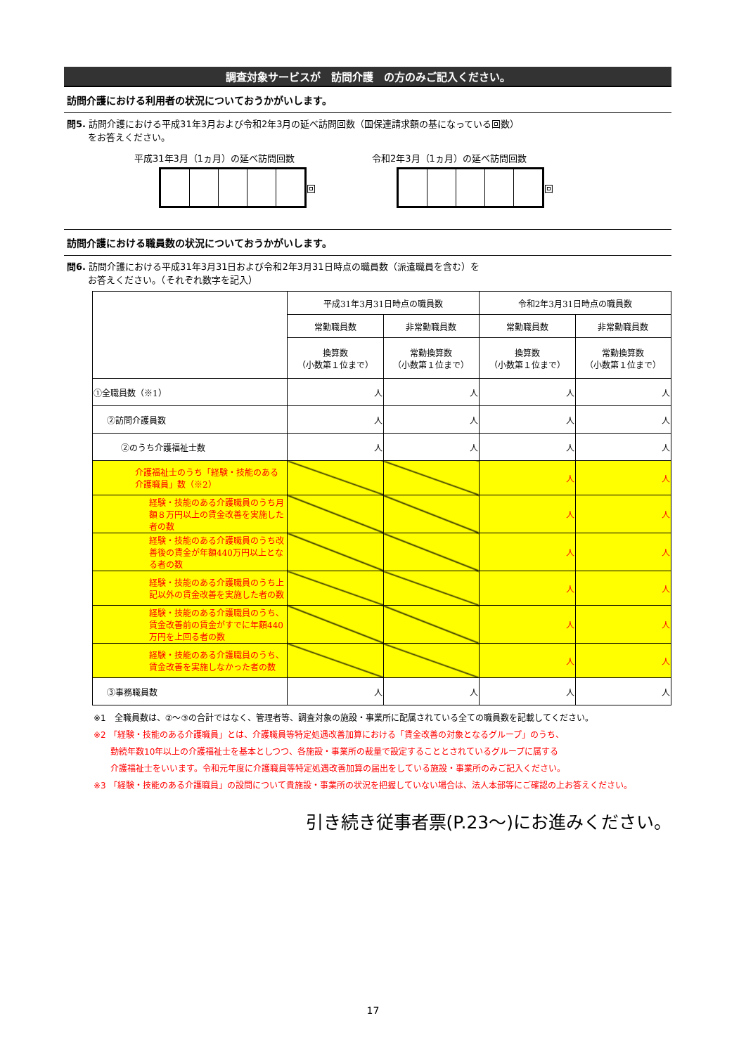調査対象サービスが　訪問介護　の方のみご記入ください。
訪問介護における利用者の状況についておうかがいします。
問5. 訪問介護における平成31年3月および令和2年3月の延べ訪問回数（国保連請求額の基になっている回数）
　　 をお答えください。
平成31年3月（1ヵ月）の延べ訪問回数
回
令和2年3月（1ヵ月）の延べ訪問回数
回
訪問介護における職員数の状況についておうかがいします。
問6. 訪問介護における平成31年3月31日および令和2年3月31日時点の職員数（派遣職員を含む）を
　　 お答えください。（それぞれ数字を記入）
| | 平成31年3月31日時点の職員数 | | 令和2年3月31日時点の職員数 | |
| | 常勤職員数 | 非常勤職員数 | 常勤職員数 | 非常勤職員数 |
| | 換算数 （小数第１位まで） | 常勤換算数 （小数第１位まで） | 換算数 （小数第１位まで） | 常勤換算数 （小数第１位まで） |
| ①全職員数（※1） | 人 | 人 | 人 | 人 |
| ②訪問介護員数 | 人 | 人 | 人 | 人 |
| ②のうち介護福祉士数 | 人 | 人 | 人 | 人 |
| 介護福祉士のうち「経験・技能のある介護職員」数（※2） | | | 人 | 人 |
| 経験・技能のある介護職員のうち月額８万円以上の賃金改善を実施した者の数 | | | 人 | 人 |
| 経験・技能のある介護職員のうち改善後の賃金が年額440万円以上となる者の数 | | | 人 | 人 |
| 経験・技能のある介護職員のうち上記以外の賃金改善を実施した者の数 | | | 人 | 人 |
| 経験・技能のある介護職員のうち、賃金改善前の賃金がすでに年額440万円を上回る者の数 | | | 人 | 人 |
| 経験・技能のある介護職員のうち、賃金改善を実施しなかった者の数 | | | 人 | 人 |
| ③事務職員数 | 人 | 人 | 人 | 人 |
※1　全職員数は、②～③の合計ではなく、管理者等、調査対象の施設・事業所に配属されている全ての職員数を記載してください。
※2 「経験・技能のある介護職員」とは、介護職員等特定処遇改善加算における「賃金改善の対象となるグループ」のうち、
　　勤続年数10年以上の介護福祉士を基本としつつ、各施設・事業所の裁量で設定することとされているグループに属する
　　介護福祉士をいいます。令和元年度に介護職員等特定処遇改善加算の届出をしている施設・事業所のみご記入ください。
※3 「経験・技能のある介護職員」の設問について貴施設・事業所の状況を把握していない場合は、法人本部等にご確認の上お答えください。
引き続き従事者票(P.23～)にお進みください。
17